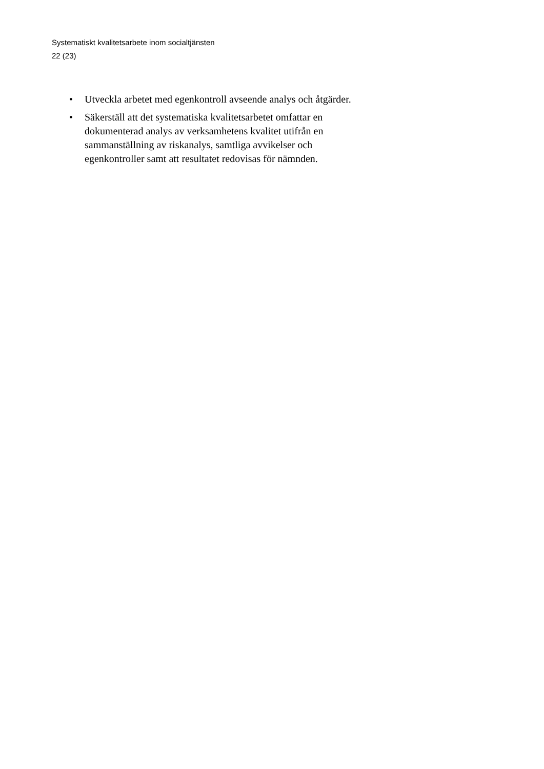Systematiskt kvalitetsarbete inom socialtjänsten
22 (23)
• Utveckla arbetet med egenkontroll avseende analys och åtgärder.
• Säkerställ att det systematiska kvalitetsarbetet omfattar en dokumenterad analys av verksamhetens kvalitet utifrån en sammanställning av riskanalys, samtliga avvikelser och egenkontroller samt att resultatet redovisas för nämnden.